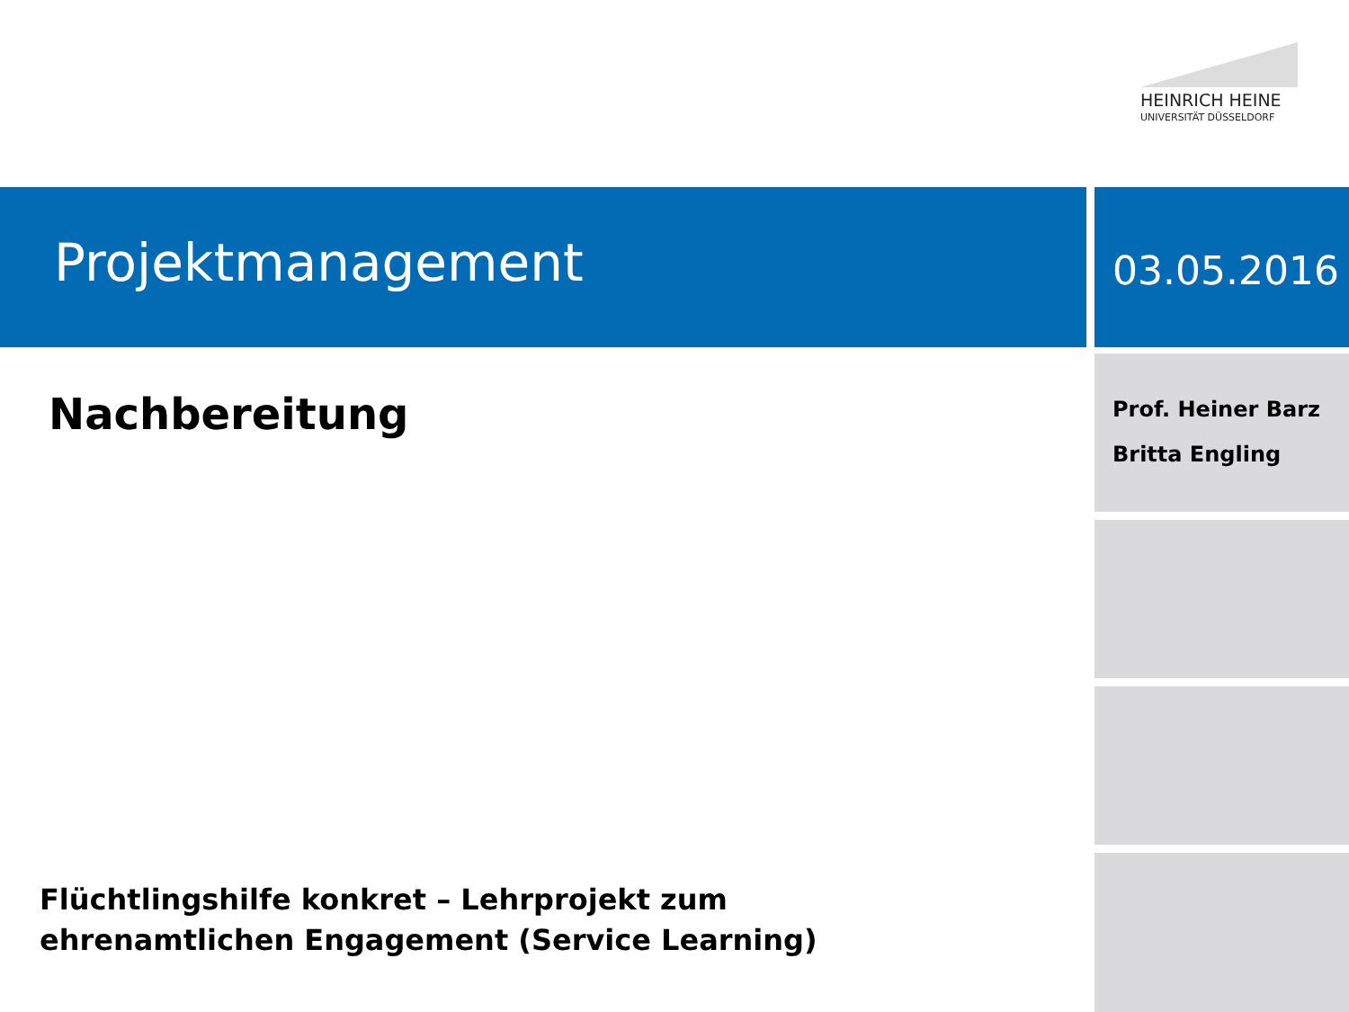HEINRICH HEINE
UNIVERSITÄT DÜSSELDORF
Projektmanagement 03.05.2016
Nachbereitung
Prof. Heiner Barz
Britta Engling
Flüchtlingshilfe konkret – Lehrprojekt zum
ehrenamtlichen Engagement (Service Learning)